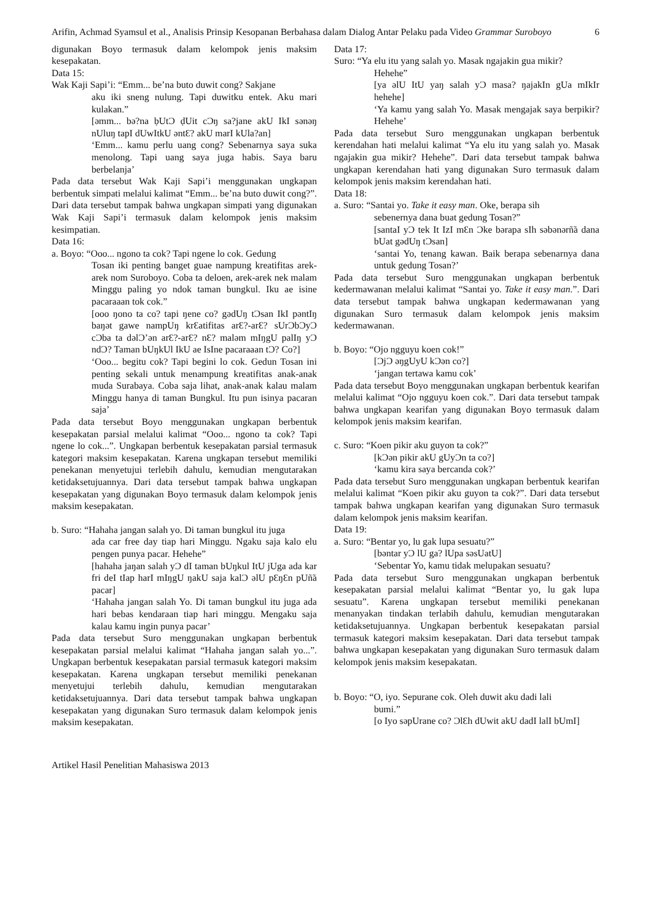Arifin, Achmad Syamsul et al., Analisis Prinsip Kesopanan Berbahasa dalam Dialog Antar Pelaku pada Video Grammar Suroboyo 6
digunakan Boyo termasuk dalam kelompok jenis maksim kesepakatan.
Data 15:
Wak Kaji Sapi’i: “Emm... be’na buto duwit cong? Sakjane
aku iki sneng nulung. Tapi duwitku entek. Aku mari kulakan.”
[əmm... bə?na ḅUtƆ ḍUit cƆŋ sa?jane akU IkI sənəŋ nUluŋ tapI dUwItkU əntƐ? akU marI kUla?an]
‘Emm... kamu perlu uang cong? Sebenarnya saya suka menolong. Tapi uang saya juga habis. Saya baru berbelanja’
Pada data tersebut Wak Kaji Sapi’i menggunakan ungkapan berbentuk simpati melalui kalimat “Emm... be’na buto duwit cong?”. Dari data tersebut tampak bahwa ungkapan simpati yang digunakan Wak Kaji Sapi’i termasuk dalam kelompok jenis maksim kesimpatian.
Data 16:
a. Boyo: “Ooo... ngono ta cok? Tapi ngene lo cok. Gedung
Tosan iki penting banget guae nampung kreatifitas arek-arek nom Suroboyo. Coba ta deloen, arek-arek nek malam Minggu paling yo ndok taman bungkul. Iku ae isine pacaraaan tok cok.”
[ooo ŋono ta co? tapi ŋene co? gədUŋ tƆsan IkI pəntIŋ baŋət gawe nampUŋ krƐatifitas arƐ?-arƐ? sUrƆbƆyƆ cƆba ta dəlƆ’ən arƐ?-arƐ? nƐ? maləm mIŋgU palIŋ yƆ ndƆ? Taman bUŋkUl IkU ae IsIne pacaraaan tƆ? Co?]
‘Ooo... begitu cok? Tapi begini lo cok. Gedun Tosan ini penting sekali untuk menampung kreatifitas anak-anak muda Surabaya. Coba saja lihat, anak-anak kalau malam Minggu hanya di taman Bungkul. Itu pun isinya pacaran saja’
Pada data tersebut Boyo menggunakan ungkapan berbentuk kesepakatan parsial melalui kalimat “Ooo... ngono ta cok? Tapi ngene lo cok...”. Ungkapan berbentuk kesepakatan parsial termasuk kategori maksim kesepakatan. Karena ungkapan tersebut memiliki penekanan menyetujui terlebih dahulu, kemudian mengutarakan ketidaksetujuannya. Dari data tersebut tampak bahwa ungkapan kesepakatan yang digunakan Boyo termasuk dalam kelompok jenis maksim kesepakatan.
b. Suro: “Hahaha jangan salah yo. Di taman bungkul itu juga
ada car free day tiap hari Minggu. Ngaku saja kalo elu pengen punya pacar. Hehehe”
[hahaha jaŋan salah yƆ dI taman bUŋkul ItU jUga ada kar fri deI tIap harI mIŋgU ŋakU saja kalƆ əlU pƐŋƐn pUñ̃a pacar]
‘Hahaha jangan salah Yo. Di taman bungkul itu juga ada hari bebas kendaraan tiap hari minggu. Mengaku saja kalau kamu ingin punya pacar’
Pada data tersebut Suro menggunakan ungkapan berbentuk kesepakatan parsial melalui kalimat “Hahaha jangan salah yo...”. Ungkapan berbentuk kesepakatan parsial termasuk kategori maksim kesepakatan. Karena ungkapan tersebut memiliki penekanan menyetujui terlebih dahulu, kemudian mengutarakan ketidaksetujuannya. Dari data tersebut tampak bahwa ungkapan kesepakatan yang digunakan Suro termasuk dalam kelompok jenis maksim kesepakatan.
Data 17:
Suro: “Ya elu itu yang salah yo. Masak ngajakin gua mikir?
Hehehe”
[ya əlU ItU yaŋ salah yƆ masa? ŋajakIn gUa mIkIr hehehe]
‘Ya kamu yang salah Yo. Masak mengajak saya berpikir? Hehehe’
Pada data tersebut Suro menggunakan ungkapan berbentuk kerendahan hati melalui kalimat “Ya elu itu yang salah yo. Masak ngajakin gua mikir? Hehehe”. Dari data tersebut tampak bahwa ungkapan kerendahan hati yang digunakan Suro termasuk dalam kelompok jenis maksim kerendahan hati.
Data 18:
a. Suro: “Santai yo. Take it easy man. Oke, berapa sih
sebenernya dana buat gedung Tosan?”
[santaI yƆ tek It IzI mƐn Ɔke bərapa sIh səbənərñ̃a dana bUat gədUŋ tƆsan]
‘santai Yo, tenang kawan. Baik berapa sebenarnya dana untuk gedung Tosan?’
Pada data tersebut Suro menggunakan ungkapan berbentuk kedermawanan melalui kalimat “Santai yo. Take it easy man.”. Dari data tersebut tampak bahwa ungkapan kedermawanan yang digunakan Suro termasuk dalam kelompok jenis maksim kedermawanan.
b. Boyo: “Ojo ngguyu koen cok!”
[ƆjƆ əŋgUyU kƆən co?]
‘jangan tertawa kamu cok’
Pada data tersebut Boyo menggunakan ungkapan berbentuk kearifan melalui kalimat “Ojo ngguyu koen cok.”. Dari data tersebut tampak bahwa ungkapan kearifan yang digunakan Boyo termasuk dalam kelompok jenis maksim kearifan.
c. Suro: “Koen pikir aku guyon ta cok?”
[kƆən pikir akU gUyƆn ta co?]
‘kamu kira saya bercanda cok?’
Pada data tersebut Suro menggunakan ungkapan berbentuk kearifan melalui kalimat “Koen pikir aku guyon ta cok?”. Dari data tersebut tampak bahwa ungkapan kearifan yang digunakan Suro termasuk dalam kelompok jenis maksim kearifan.
Data 19:
a. Suro: “Bentar yo, lu gak lupa sesuatu?”
[bəntar yƆ lU ga? lUpa səsUatU]
‘Sebentar Yo, kamu tidak melupakan sesuatu?
Pada data tersebut Suro menggunakan ungkapan berbentuk kesepakatan parsial melalui kalimat “Bentar yo, lu gak lupa sesuatu”. Karena ungkapan tersebut memiliki penekanan menanyakan tindakan terlabih dahulu, kemudian mengutarakan ketidaksetujuannya. Ungkapan berbentuk kesepakatan parsial termasuk kategori maksim kesepakatan. Dari data tersebut tampak bahwa ungkapan kesepakatan yang digunakan Suro termasuk dalam kelompok jenis maksim kesepakatan.
b. Boyo: “O, iyo. Sepurane cok. Oleh duwit aku dadi lali
bumi.”
[o Iyo səpUrane co? ƆlƐh dUwit akU dadI lalI bUmI]
Artikel Hasil Penelitian Mahasiswa 2013